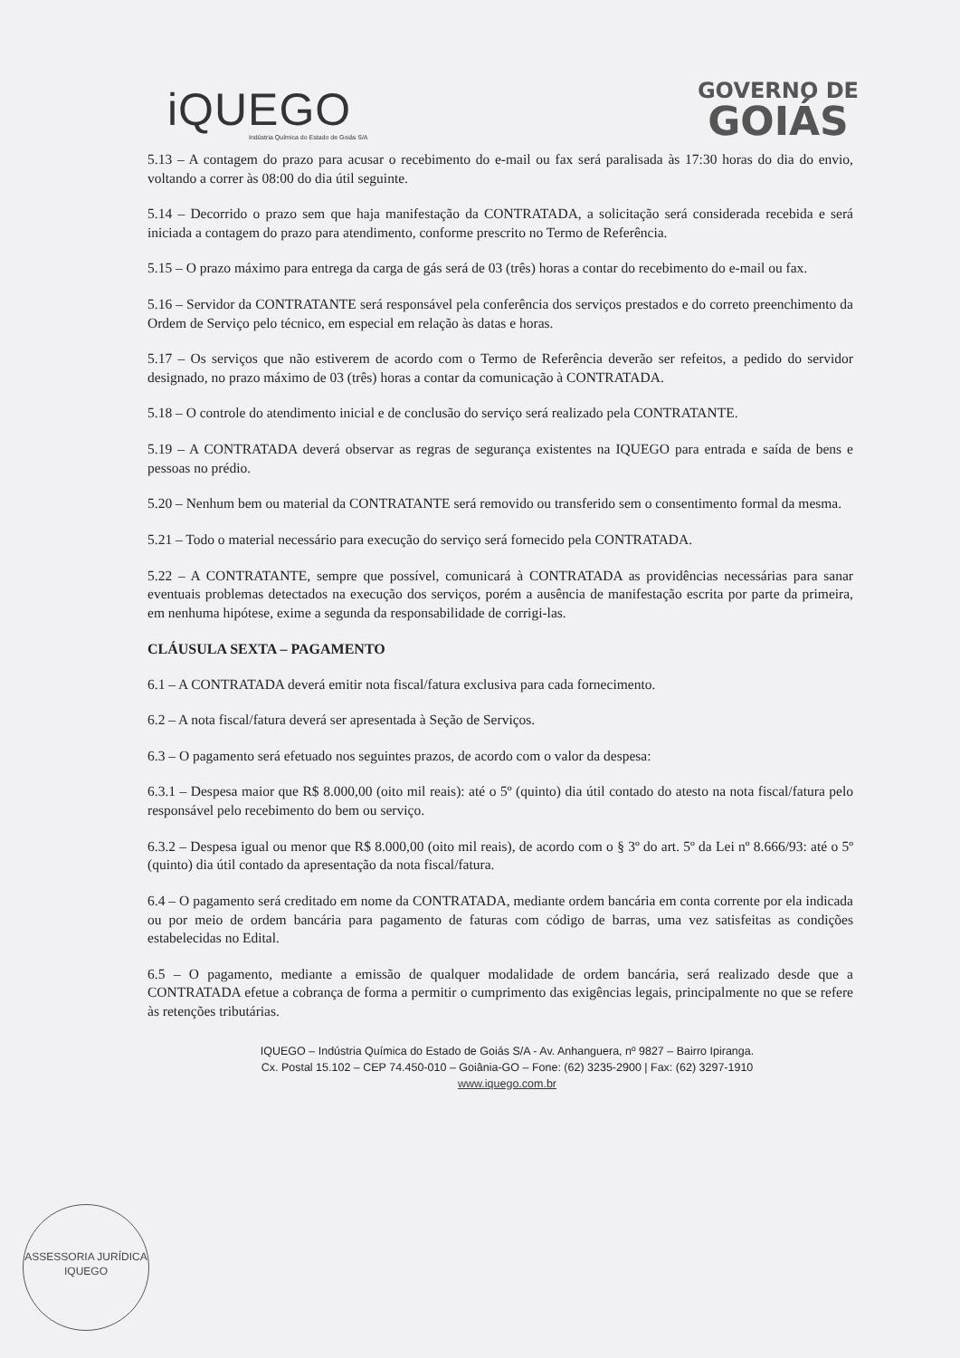iQUEGO
Indústria Química do Estado de Goiás S/A
GOVERNO DE
GOIÁS
5.13 – A contagem do prazo para acusar o recebimento do e-mail ou fax será paralisada às 17:30 horas do dia do envio, voltando a correr às 08:00 do dia útil seguinte.
5.14 – Decorrido o prazo sem que haja manifestação da CONTRATADA, a solicitação será considerada recebida e será iniciada a contagem do prazo para atendimento, conforme prescrito no Termo de Referência.
5.15 – O prazo máximo para entrega da carga de gás será de 03 (três) horas a contar do recebimento do e-mail ou fax.
5.16 – Servidor da CONTRATANTE será responsável pela conferência dos serviços prestados e do correto preenchimento da Ordem de Serviço pelo técnico, em especial em relação às datas e horas.
5.17 – Os serviços que não estiverem de acordo com o Termo de Referência deverão ser refeitos, a pedido do servidor designado, no prazo máximo de 03 (três) horas a contar da comunicação à CONTRATADA.
5.18 – O controle do atendimento inicial e de conclusão do serviço será realizado pela CONTRATANTE.
5.19 – A CONTRATADA deverá observar as regras de segurança existentes na IQUEGO para entrada e saída de bens e pessoas no prédio.
5.20 – Nenhum bem ou material da CONTRATANTE será removido ou transferido sem o consentimento formal da mesma.
5.21 – Todo o material necessário para execução do serviço será fornecido pela CONTRATADA.
5.22 – A CONTRATANTE, sempre que possível, comunicará à CONTRATADA as providências necessárias para sanar eventuais problemas detectados na execução dos serviços, porém a ausência de manifestação escrita por parte da primeira, em nenhuma hipótese, exime a segunda da responsabilidade de corrigi-las.
CLÁUSULA SEXTA – PAGAMENTO
6.1 – A CONTRATADA deverá emitir nota fiscal/fatura exclusiva para cada fornecimento.
6.2 – A nota fiscal/fatura deverá ser apresentada à Seção de Serviços.
6.3 – O pagamento será efetuado nos seguintes prazos, de acordo com o valor da despesa:
6.3.1 – Despesa maior que R$ 8.000,00 (oito mil reais): até o 5º (quinto) dia útil contado do atesto na nota fiscal/fatura pelo responsável pelo recebimento do bem ou serviço.
6.3.2 – Despesa igual ou menor que R$ 8.000,00 (oito mil reais), de acordo com o § 3º do art. 5º da Lei nº 8.666/93: até o 5º (quinto) dia útil contado da apresentação da nota fiscal/fatura.
6.4 – O pagamento será creditado em nome da CONTRATADA, mediante ordem bancária em conta corrente por ela indicada ou por meio de ordem bancária para pagamento de faturas com código de barras, uma vez satisfeitas as condições estabelecidas no Edital.
6.5 – O pagamento, mediante a emissão de qualquer modalidade de ordem bancária, será realizado desde que a CONTRATADA efetue a cobrança de forma a permitir o cumprimento das exigências legais, principalmente no que se refere às retenções tributárias.
IQUEGO – Indústria Química do Estado de Goiás S/A - Av. Anhanguera, nº 9827 – Bairro Ipiranga.
Cx. Postal 15.102 – CEP 74.450-010 – Goiânia-GO – Fone: (62) 3235-2900 | Fax: (62) 3297-1910
www.iquego.com.br
ASSESSORIA JURÍDICA
IQUEGO